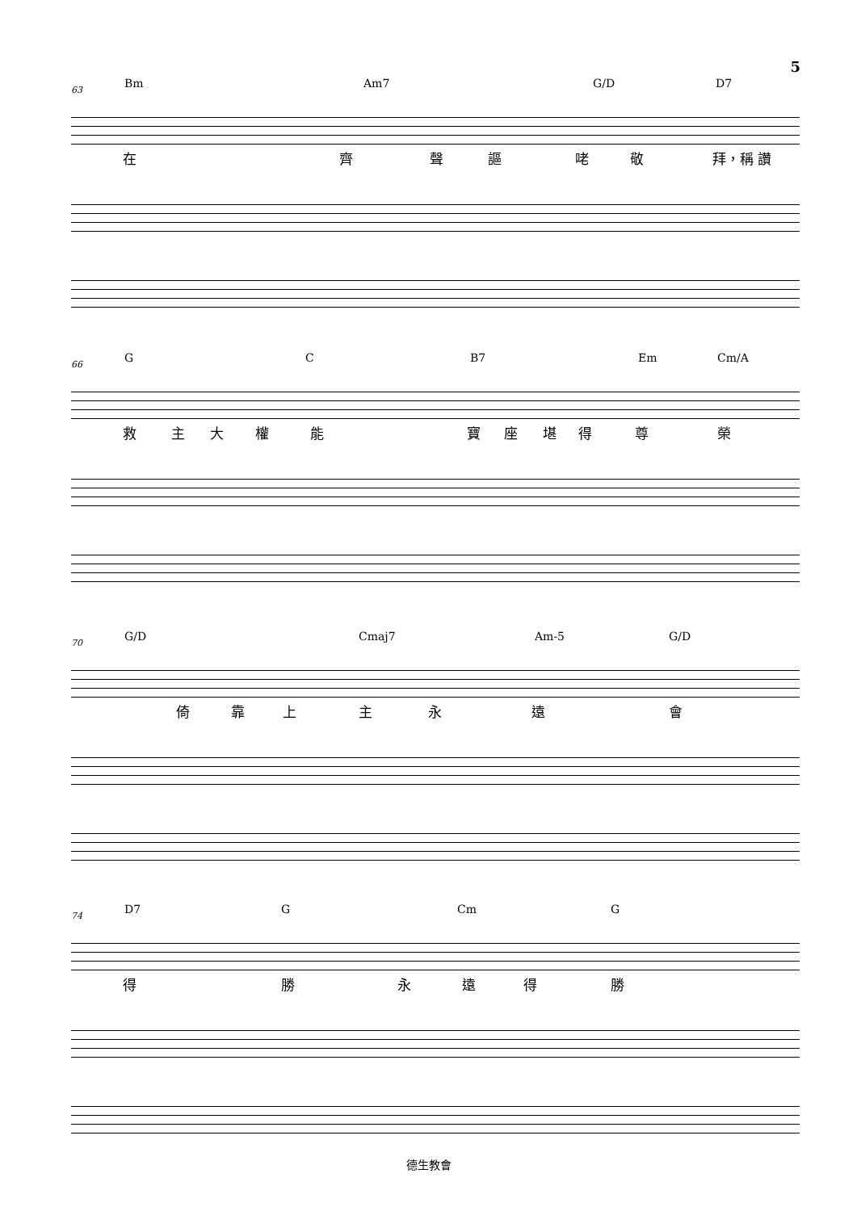5
63 Bm Am7 G/D D7
在 齊 聲 謳 咾 敬 拜，稱 讚
66 G C B7 Em Cm/A
救 主 大 權 能 寶 座 堪 得 尊 榮
70 G/D Cmaj7 Am-5 G/D
倚 靠 上 主 永 遠 會
74 D7 G Cm G
得 勝 永 遠 得 勝
德生教會